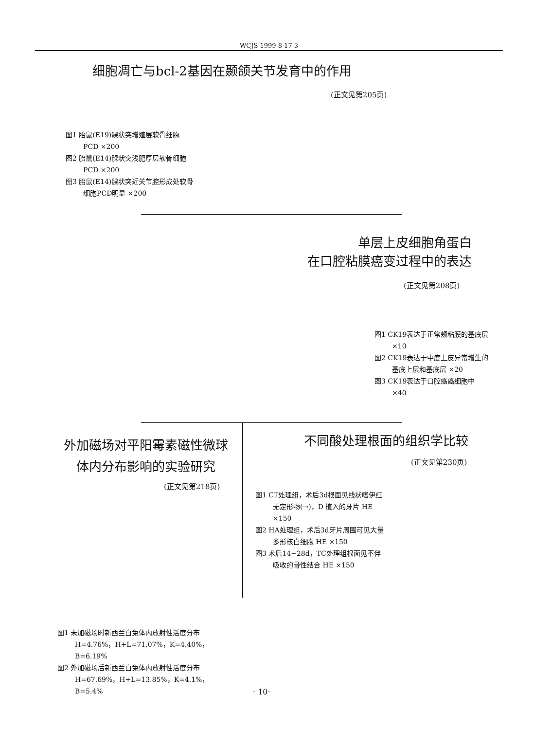WCJS 1999 8 17 3
细胞凋亡与bcl-2基因在颞颌关节发育中的作用
(正文见第205页)
图1 胎鼠(E19)髁状突增殖层软骨细胞 PCD ×200
图2 胎鼠(E14)髁状突浅肥厚层软骨细胞PCD ×200
图3 胎鼠(E14)髁状突近关节腔形成处软骨细胞PCD明显 ×200
单层上皮细胞角蛋白
在口腔粘膜癌变过程中的表达
(正文见第208页)
图1 CK19表达于正常颊粘膜的基底层 ×10
图2 CK19表达于中度上皮异常增生的基底上层和基底层 ×20
图3 CK19表达于口腔癌癌细胞中 ×40
外加磁场对平阳霉素磁性微球
体内分布影响的实验研究
(正文见第218页)
不同酸处理根面的组织学比较
(正文见第230页)
图1 CT处理组，术后3d根面见线状嗜伊红无定形物(→)，D 植入的牙片 HE ×150
图2 HA处理组，术后3d牙片周围可见大量多形核白细胞 HE ×150
图3 术后14~28d，TC处理组根面见不伴吸收的骨性结合 HE ×150
图1 未加磁场时新西兰白兔体内放射性活度分布 H=4.76%，H+L=71.07%，K=4.40%，B=6.19%
图2 外加磁场后新西兰白兔体内放射性活度分布 H=67.69%，H+L=13.85%，K=4.1%，B=5.4%
· 10·